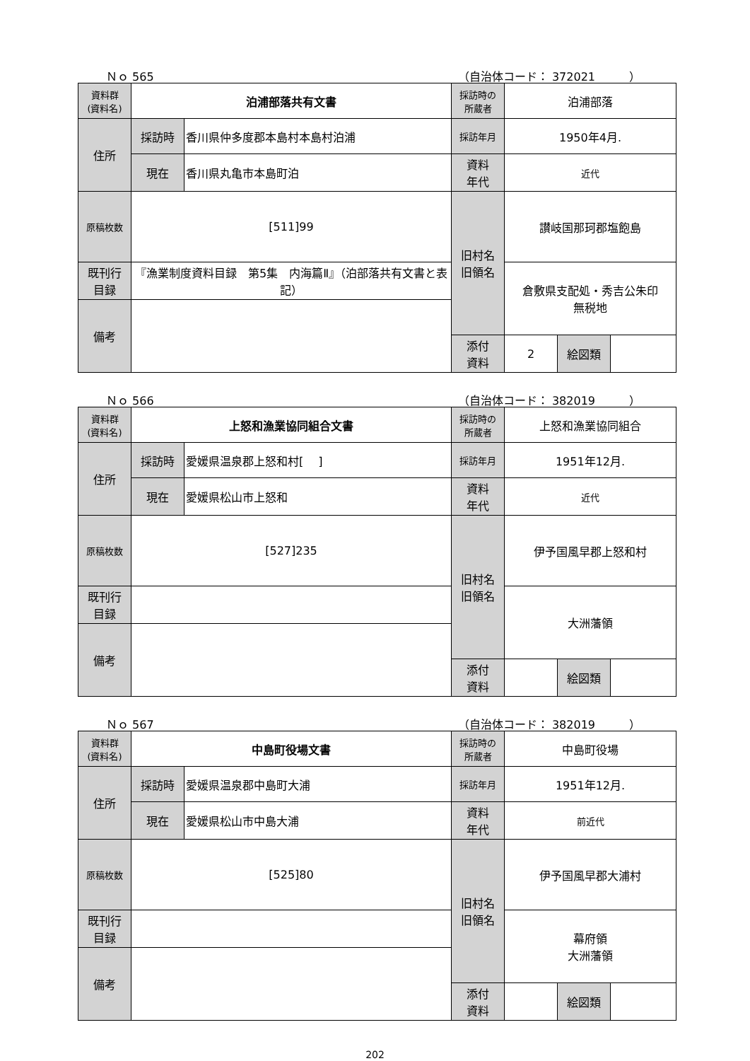Ｎｏ 565 （自治体コード： 372021　　　）
| 資料群 (資料名) | 泊浦部落共有文書 | | 採訪時の 所蔵者 | 泊浦部落 | | |
| 住所 | 採訪時 | 香川県仲多度郡本島村本島村泊浦 | 採訪年月 | 1950年4月. | | |
| | 現在 | 香川県丸亀市本島町泊 | 資料 年代 | 近代 | | |
| 原稿枚数 | [511]99 | | 旧村名 旧領名 | 讃岐国那珂郡塩飽島 | | |
| 既刊行 目録 | 『漁業制度資料目録 第5集 内海篇Ⅱ』（泊部落共有文書と表記） | | | 倉敷県支配処・秀吉公朱印 無税地 | | |
| 備考 | | | | | | |
| | | | 添付 資料 | 2 | 絵図類 | |
Ｎｏ 566 （自治体コード： 382019　　　）
| 資料群 (資料名) | 上怒和漁業協同組合文書 | | 採訪時の 所蔵者 | 上怒和漁業協同組合 | | |
| 住所 | 採訪時 | 愛媛県温泉郡上怒和村[ ] | 採訪年月 | 1951年12月. | | |
| | 現在 | 愛媛県松山市上怒和 | 資料 年代 | 近代 | | |
| 原稿枚数 | [527]235 | | 旧村名 旧領名 | 伊予国風早郡上怒和村 | | |
| 既刊行 目録 | | | | 大洲藩領 | | |
| 備考 | | | | | | |
| | | | 添付 資料 | | 絵図類 | |
Ｎｏ 567 （自治体コード： 382019　　　）
| 資料群 (資料名) | 中島町役場文書 | | 採訪時の 所蔵者 | 中島町役場 | | |
| 住所 | 採訪時 | 愛媛県温泉郡中島町大浦 | 採訪年月 | 1951年12月. | | |
| | 現在 | 愛媛県松山市中島大浦 | 資料 年代 | 前近代 | | |
| 原稿枚数 | [525]80 | | 旧村名 旧領名 | 伊予国風早郡大浦村 | | |
| 既刊行 目録 | | | | 幕府領 大洲藩領 | | |
| 備考 | | | | | | |
| | | | 添付 資料 | | 絵図類 | |
202